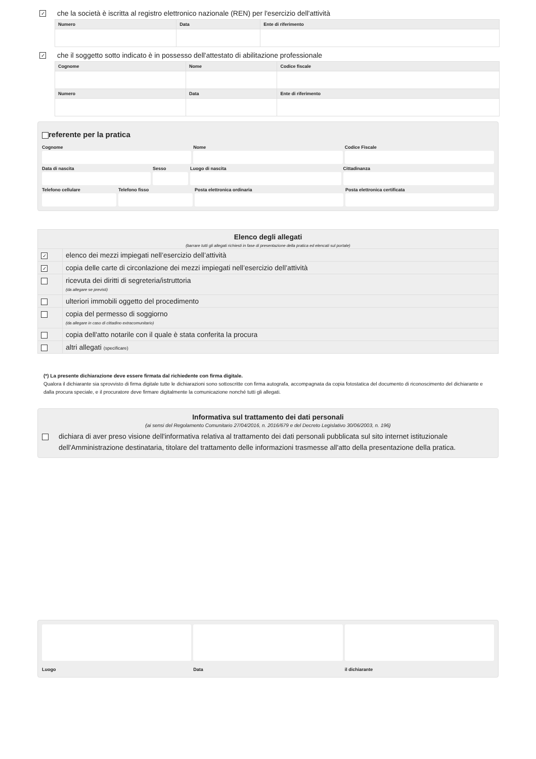✓ che la società è iscritta al registro elettronico nazionale (REN) per l'esercizio dell'attività
| Numero | Data | Ente di riferimento |
| --- | --- | --- |
✓ che il soggetto sotto indicato è in possesso dell'attestato di abilitazione professionale
| Cognome | Nome | Codice fiscale |
| --- | --- | --- |
| Numero | Data | Ente di riferimento |
referente per la pratica
Cognome
Nome
Codice Fiscale
Data di nascita
Sesso
Luogo di nascita
Cittadinanza
Telefono cellulare
Telefono fisso
Posta elettronica ordinaria
Posta elettronica certificata
Elenco degli allegati
(barrare tutti gli allegati richiesti in fase di presentazione della pratica ed elencati sul portale)
✓
elenco dei mezzi impiegati nell’esercizio dell’attività
✓
copia delle carte di circonlazione dei mezzi impiegati nell’esercizio dell’attività
ricevuta dei diritti di segreteria/istruttoria
(da allegare se previsti)
ulteriori immobili oggetto del procedimento
copia del permesso di soggiorno
(da allegare in caso di cittadino extracomunitario)
copia dell'atto notarile con il quale è stata conferita la procura
altri allegati (specificare)
(*) La presente dichiarazione deve essere firmata dal richiedente con firma digitale.
Qualora il dichiarante sia sprovvisto di firma digitale tutte le dichiarazioni sono sottoscritte con firma autografa, accompagnata da copia fotostatica del documento di riconoscimento del dichiarante e dalla procura speciale, e il procuratore deve firmare digitalmente la comunicazione nonché tutti gli allegati.
Informativa sul trattamento dei dati personali
(ai sensi del Regolamento Comunitario 27/04/2016, n. 2016/679 e del Decreto Legislativo 30/06/2003, n. 196)
dichiara di aver preso visione dell'informativa relativa al trattamento dei dati personali pubblicata sul sito internet istituzionale dell'Amministrazione destinataria, titolare del trattamento delle informazioni trasmesse all'atto della presentazione della pratica.
Luogo
Data
il dichiarante